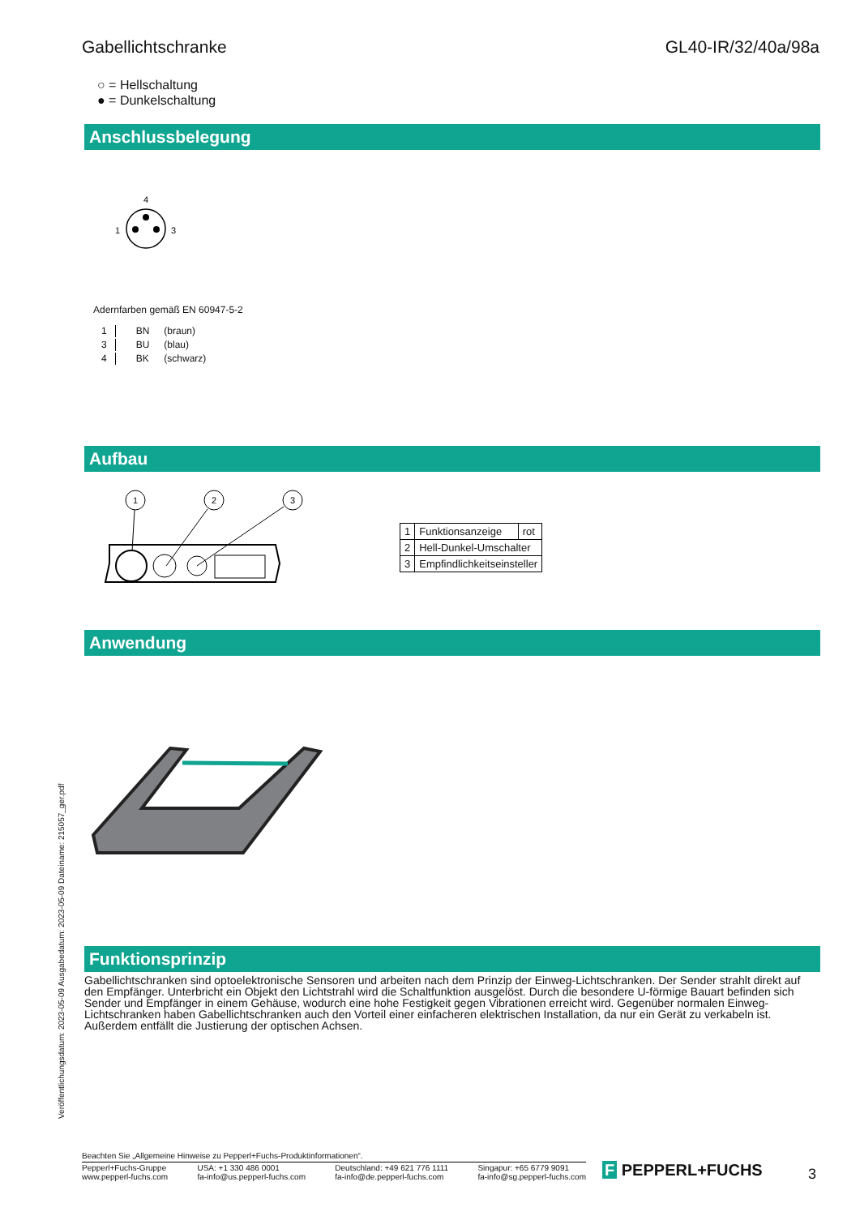Gabellichtschranke GL40-IR/32/40a/98a
○ = Hellschaltung
● = Dunkelschaltung
Anschlussbelegung
4
1
3
Adernfarben gemäß EN 60947-5-2
| 1 | BN | (braun) |
| 3 | BU | (blau) |
| 4 | BK | (schwarz) |
Aufbau
1
2
3
| 1 | Funktionsanzeige | rot |
| 2 | Hell-Dunkel-Umschalter | |
| 3 | Empfindlichkeitseinsteller | |
Anwendung
Funktionsprinzip
Gabellichtschranken sind optoelektronische Sensoren und arbeiten nach dem Prinzip der Einweg-Lichtschranken. Der Sender strahlt direkt auf den Empfänger. Unterbricht ein Objekt den Lichtstrahl wird die Schaltfunktion ausgelöst. Durch die besondere U-förmige Bauart befinden sich Sender und Empfänger in einem Gehäuse, wodurch eine hohe Festigkeit gegen Vibrationen erreicht wird. Gegenüber normalen Einweg-Lichtschranken haben Gabellichtschranken auch den Vorteil einer einfacheren elektrischen Installation, da nur ein Gerät zu verkabeln ist. Außerdem entfällt die Justierung der optischen Achsen.
Veröffentlichungsdatum: 2023-05-09 Ausgabedatum: 2023-05-09 Dateiname: 215057_ger.pdf
Beachten Sie „Allgemeine Hinweise zu Pepperl+Fuchs-Produktinformationen“.
Pepperl+Fuchs-Gruppe
www.pepperl-fuchs.com USA: +1 330 486 0001
fa-info@us.pepperl-fuchs.com Deutschland: +49 621 776 1111
fa-info@de.pepperl-fuchs.com Singapur: +65 6779 9091
fa-info@sg.pepperl-fuchs.com
F PEPPERL+FUCHS 3